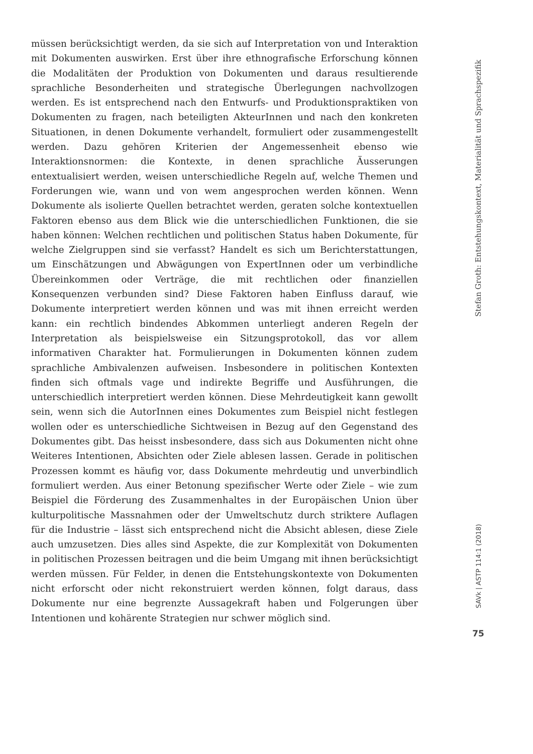müssen berücksichtigt werden, da sie sich auf Interpretation von und Interaktion mit Dokumenten auswirken. Erst über ihre ethnografische Erforschung können die Modalitäten der Produktion von Dokumenten und daraus resultierende sprachliche Besonderheiten und strategische Überlegungen nachvollzogen werden. Es ist entsprechend nach den Entwurfs- und Produktionspraktiken von Dokumenten zu fragen, nach beteiligten AkteurInnen und nach den konkreten Situationen, in denen Dokumente verhandelt, formuliert oder zusammengestellt werden. Dazu gehören Kriterien der Angemessenheit ebenso wie Interaktionsnormen: die Kontexte, in denen sprachliche Äusserungen entextualisiert werden, weisen unterschiedliche Regeln auf, welche Themen und Forderungen wie, wann und von wem angesprochen werden können. Wenn Dokumente als isolierte Quellen betrachtet werden, geraten solche kontextuellen Faktoren ebenso aus dem Blick wie die unterschiedlichen Funktionen, die sie haben können: Welchen rechtlichen und politischen Status haben Dokumente, für welche Zielgruppen sind sie verfasst? Handelt es sich um Berichterstattungen, um Einschätzungen und Abwägungen von ExpertInnen oder um verbindliche Übereinkommen oder Verträge, die mit rechtlichen oder finanziellen Konsequenzen verbunden sind? Diese Faktoren haben Einfluss darauf, wie Dokumente interpretiert werden können und was mit ihnen erreicht werden kann: ein rechtlich bindendes Abkommen unterliegt anderen Regeln der Interpretation als beispielsweise ein Sitzungsprotokoll, das vor allem informativen Charakter hat. Formulierungen in Dokumenten können zudem sprachliche Ambivalenzen aufweisen. Insbesondere in politischen Kontexten finden sich oftmals vage und indirekte Begriffe und Ausführungen, die unterschiedlich interpretiert werden können. Diese Mehrdeutigkeit kann gewollt sein, wenn sich die AutorInnen eines Dokumentes zum Beispiel nicht festlegen wollen oder es unterschiedliche Sichtweisen in Bezug auf den Gegenstand des Dokumentes gibt. Das heisst insbesondere, dass sich aus Dokumenten nicht ohne Weiteres Intentionen, Absichten oder Ziele ablesen lassen. Gerade in politischen Prozessen kommt es häufig vor, dass Dokumente mehrdeutig und unverbindlich formuliert werden. Aus einer Betonung spezifischer Werte oder Ziele – wie zum Beispiel die Förderung des Zusammenhaltes in der Europäischen Union über kulturpolitische Massnahmen oder der Umweltschutz durch striktere Auflagen für die Industrie – lässt sich entsprechend nicht die Absicht ablesen, diese Ziele auch umzusetzen. Dies alles sind Aspekte, die zur Komplexität von Dokumenten in politischen Prozessen beitragen und die beim Umgang mit ihnen berücksichtigt werden müssen. Für Felder, in denen die Entstehungskontexte von Dokumenten nicht erforscht oder nicht rekonstruiert werden können, folgt daraus, dass Dokumente nur eine begrenzte Aussagekraft haben und Folgerungen über Intentionen und kohärente Strategien nur schwer möglich sind.
Stefan Groth: Entstehungskontext, Materialität und Sprachspezifik
SAVk | ASTP 114:1 (2018)
75